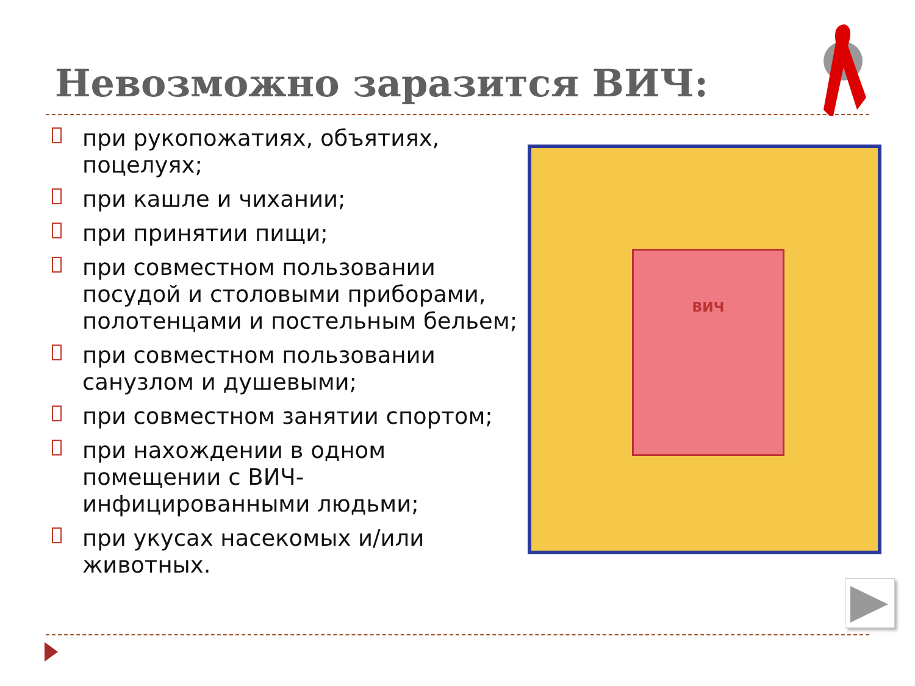Невозможно заразится ВИЧ:
при рукопожатиях, объятиях, поцелуях;
при кашле и чихании;
при принятии пищи;
при совместном пользовании посудой и столовыми приборами, полотенцами и постельным бельем;
при совместном пользовании санузлом и душевыми;
при совместном занятии спортом;
при нахождении в одном помещении с ВИЧ-инфицированными людьми;
при укусах насекомых и/или животных.
ВИЧ